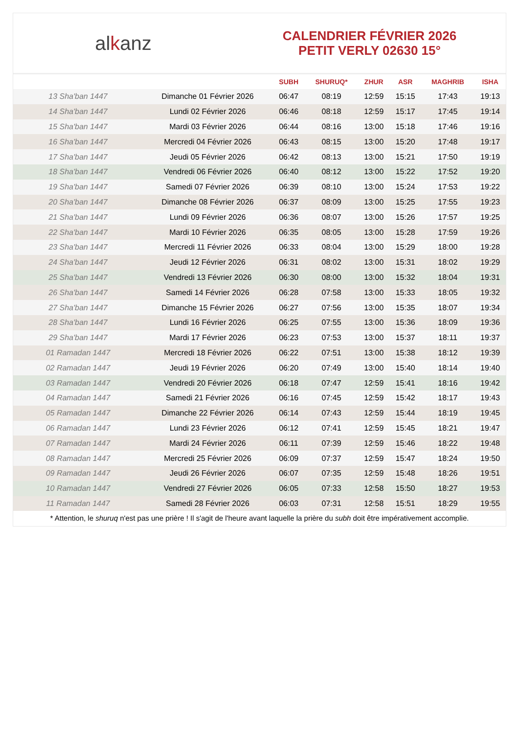alkanz
CALENDRIER FÉVRIER 2026
PETIT VERLY 02630 15°
| | | SUBH | SHURUQ* | ZHUR | ASR | MAGHRIB | ISHA |
| --- | --- | --- | --- | --- | --- | --- | --- |
| 13 Sha'ban 1447 | Dimanche 01 Février 2026 | 06:47 | 08:19 | 12:59 | 15:15 | 17:43 | 19:13 |
| 14 Sha'ban 1447 | Lundi 02 Février 2026 | 06:46 | 08:18 | 12:59 | 15:17 | 17:45 | 19:14 |
| 15 Sha'ban 1447 | Mardi 03 Février 2026 | 06:44 | 08:16 | 13:00 | 15:18 | 17:46 | 19:16 |
| 16 Sha'ban 1447 | Mercredi 04 Février 2026 | 06:43 | 08:15 | 13:00 | 15:20 | 17:48 | 19:17 |
| 17 Sha'ban 1447 | Jeudi 05 Février 2026 | 06:42 | 08:13 | 13:00 | 15:21 | 17:50 | 19:19 |
| 18 Sha'ban 1447 | Vendredi 06 Février 2026 | 06:40 | 08:12 | 13:00 | 15:22 | 17:52 | 19:20 |
| 19 Sha'ban 1447 | Samedi 07 Février 2026 | 06:39 | 08:10 | 13:00 | 15:24 | 17:53 | 19:22 |
| 20 Sha'ban 1447 | Dimanche 08 Février 2026 | 06:37 | 08:09 | 13:00 | 15:25 | 17:55 | 19:23 |
| 21 Sha'ban 1447 | Lundi 09 Février 2026 | 06:36 | 08:07 | 13:00 | 15:26 | 17:57 | 19:25 |
| 22 Sha'ban 1447 | Mardi 10 Février 2026 | 06:35 | 08:05 | 13:00 | 15:28 | 17:59 | 19:26 |
| 23 Sha'ban 1447 | Mercredi 11 Février 2026 | 06:33 | 08:04 | 13:00 | 15:29 | 18:00 | 19:28 |
| 24 Sha'ban 1447 | Jeudi 12 Février 2026 | 06:31 | 08:02 | 13:00 | 15:31 | 18:02 | 19:29 |
| 25 Sha'ban 1447 | Vendredi 13 Février 2026 | 06:30 | 08:00 | 13:00 | 15:32 | 18:04 | 19:31 |
| 26 Sha'ban 1447 | Samedi 14 Février 2026 | 06:28 | 07:58 | 13:00 | 15:33 | 18:05 | 19:32 |
| 27 Sha'ban 1447 | Dimanche 15 Février 2026 | 06:27 | 07:56 | 13:00 | 15:35 | 18:07 | 19:34 |
| 28 Sha'ban 1447 | Lundi 16 Février 2026 | 06:25 | 07:55 | 13:00 | 15:36 | 18:09 | 19:36 |
| 29 Sha'ban 1447 | Mardi 17 Février 2026 | 06:23 | 07:53 | 13:00 | 15:37 | 18:11 | 19:37 |
| 01 Ramadan 1447 | Mercredi 18 Février 2026 | 06:22 | 07:51 | 13:00 | 15:38 | 18:12 | 19:39 |
| 02 Ramadan 1447 | Jeudi 19 Février 2026 | 06:20 | 07:49 | 13:00 | 15:40 | 18:14 | 19:40 |
| 03 Ramadan 1447 | Vendredi 20 Février 2026 | 06:18 | 07:47 | 12:59 | 15:41 | 18:16 | 19:42 |
| 04 Ramadan 1447 | Samedi 21 Février 2026 | 06:16 | 07:45 | 12:59 | 15:42 | 18:17 | 19:43 |
| 05 Ramadan 1447 | Dimanche 22 Février 2026 | 06:14 | 07:43 | 12:59 | 15:44 | 18:19 | 19:45 |
| 06 Ramadan 1447 | Lundi 23 Février 2026 | 06:12 | 07:41 | 12:59 | 15:45 | 18:21 | 19:47 |
| 07 Ramadan 1447 | Mardi 24 Février 2026 | 06:11 | 07:39 | 12:59 | 15:46 | 18:22 | 19:48 |
| 08 Ramadan 1447 | Mercredi 25 Février 2026 | 06:09 | 07:37 | 12:59 | 15:47 | 18:24 | 19:50 |
| 09 Ramadan 1447 | Jeudi 26 Février 2026 | 06:07 | 07:35 | 12:59 | 15:48 | 18:26 | 19:51 |
| 10 Ramadan 1447 | Vendredi 27 Février 2026 | 06:05 | 07:33 | 12:58 | 15:50 | 18:27 | 19:53 |
| 11 Ramadan 1447 | Samedi 28 Février 2026 | 06:03 | 07:31 | 12:58 | 15:51 | 18:29 | 19:55 |
* Attention, le shuruq n'est pas une prière ! Il s'agit de l'heure avant laquelle la prière du subh doit être impérativement accomplie.